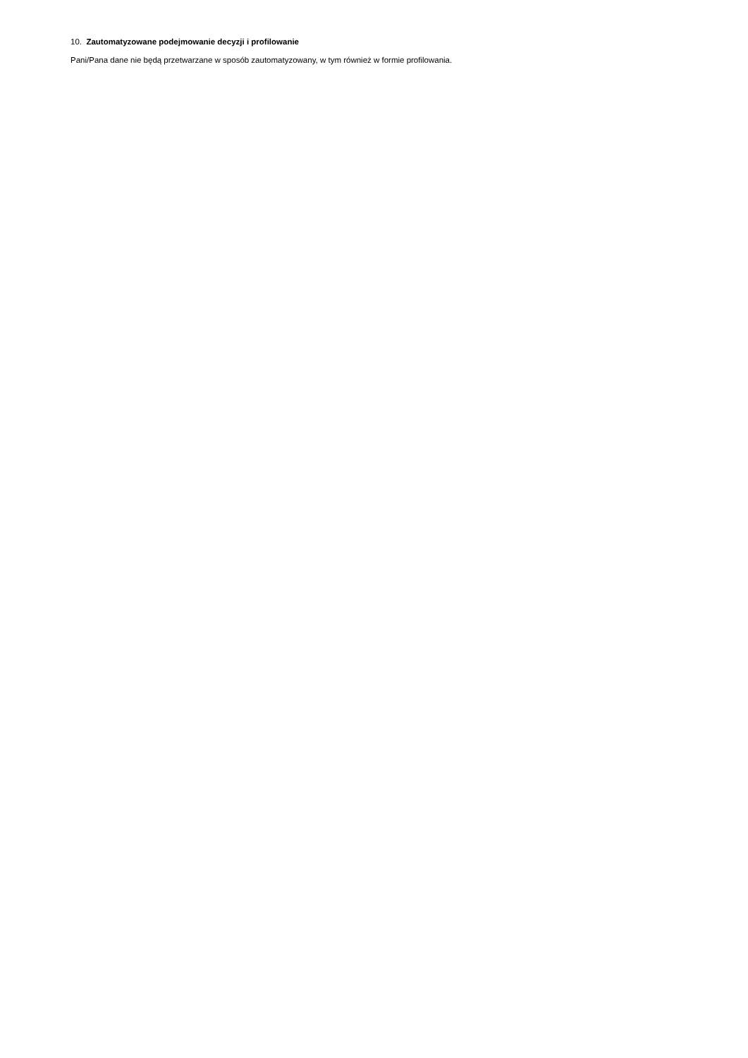10. Zautomatyzowane podejmowanie decyzji i profilowanie
Pani/Pana dane nie będą przetwarzane w sposób zautomatyzowany, w tym również w formie profilowania.